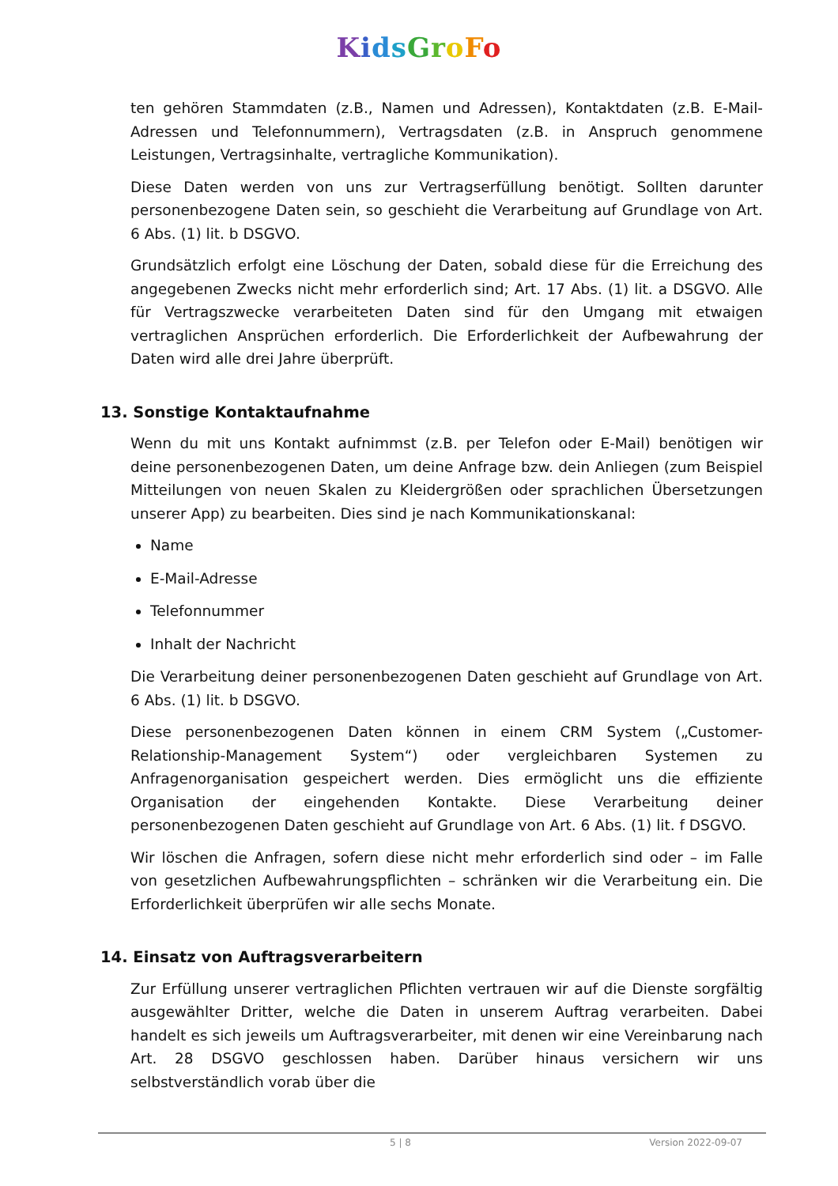KidsGroFo
ten gehören Stammdaten (z.B., Namen und Adressen), Kontaktdaten (z.B. E-Mail-Adressen und Telefonnummern), Vertragsdaten (z.B. in Anspruch genommene Leistungen, Vertragsinhalte, vertragliche Kommunikation).
Diese Daten werden von uns zur Vertragserfüllung benötigt. Sollten darunter personenbezogene Daten sein, so geschieht die Verarbeitung auf Grundlage von Art. 6 Abs. (1) lit. b DSGVO.
Grundsätzlich erfolgt eine Löschung der Daten, sobald diese für die Erreichung des angegebenen Zwecks nicht mehr erforderlich sind; Art. 17 Abs. (1) lit. a DSGVO. Alle für Vertragszwecke verarbeiteten Daten sind für den Umgang mit etwaigen vertraglichen Ansprüchen erforderlich. Die Erforderlichkeit der Aufbewahrung der Daten wird alle drei Jahre überprüft.
13. Sonstige Kontaktaufnahme
Wenn du mit uns Kontakt aufnimmst (z.B. per Telefon oder E-Mail) benötigen wir deine personenbezogenen Daten, um deine Anfrage bzw. dein Anliegen (zum Beispiel Mitteilungen von neuen Skalen zu Kleidergrößen oder sprachlichen Übersetzungen unserer App) zu bearbeiten. Dies sind je nach Kommunikationskanal:
Name
E-Mail-Adresse
Telefonnummer
Inhalt der Nachricht
Die Verarbeitung deiner personenbezogenen Daten geschieht auf Grundlage von Art. 6 Abs. (1) lit. b DSGVO.
Diese personenbezogenen Daten können in einem CRM System („Customer-Relationship-Management System“) oder vergleichbaren Systemen zu Anfragenorganisation gespeichert werden. Dies ermöglicht uns die effiziente Organisation der eingehenden Kontakte. Diese Verarbeitung deiner personenbezogenen Daten geschieht auf Grundlage von Art. 6 Abs. (1) lit. f DSGVO.
Wir löschen die Anfragen, sofern diese nicht mehr erforderlich sind oder – im Falle von gesetzlichen Aufbewahrungspflichten – schränken wir die Verarbeitung ein. Die Erforderlichkeit überprüfen wir alle sechs Monate.
14. Einsatz von Auftragsverarbeitern
Zur Erfüllung unserer vertraglichen Pflichten vertrauen wir auf die Dienste sorgfältig ausgewählter Dritter, welche die Daten in unserem Auftrag verarbeiten. Dabei handelt es sich jeweils um Auftragsverarbeiter, mit denen wir eine Vereinbarung nach Art. 28 DSGVO geschlossen haben. Darüber hinaus versichern wir uns selbstverständlich vorab über die
5 | 8 Version 2022-09-07